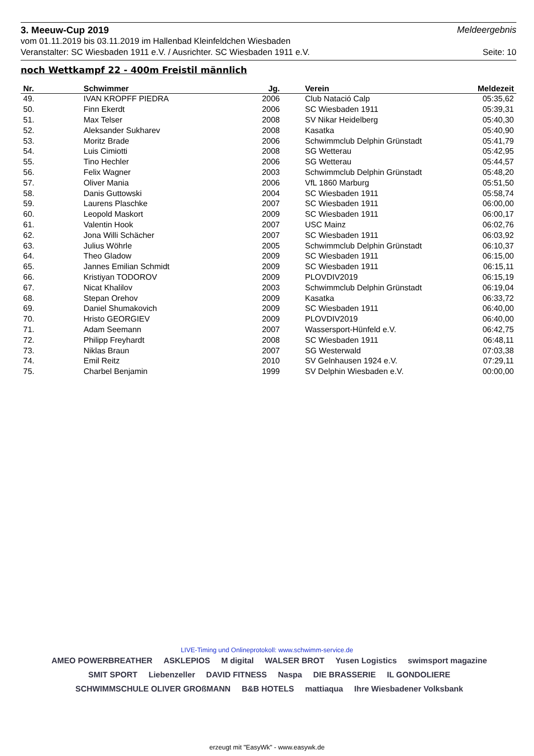3. Meeuw-Cup 2019 Meldeergebnis
vom 01.11.2019 bis 03.11.2019 im Hallenbad Kleinfeldchen Wiesbaden
Veranstalter: SC Wiesbaden 1911 e.V. / Ausrichter. SC Wiesbaden 1911 e.V. Seite: 10
noch Wettkampf 22 - 400m Freistil männlich
| Nr. | Schwimmer | Jg. | Verein | Meldezeit |
| --- | --- | --- | --- | --- |
| 49. | IVAN KROPFF PIEDRA | 2006 | Club Natació Calp | 05:35,62 |
| 50. | Finn Ekerdt | 2006 | SC Wiesbaden 1911 | 05:39,31 |
| 51. | Max Telser | 2008 | SV Nikar Heidelberg | 05:40,30 |
| 52. | Aleksander Sukharev | 2008 | Kasatka | 05:40,90 |
| 53. | Moritz Brade | 2006 | Schwimmclub Delphin Grünstadt | 05:41,79 |
| 54. | Luis Cimiotti | 2008 | SG Wetterau | 05:42,95 |
| 55. | Tino Hechler | 2006 | SG Wetterau | 05:44,57 |
| 56. | Felix Wagner | 2003 | Schwimmclub Delphin Grünstadt | 05:48,20 |
| 57. | Oliver Mania | 2006 | VfL 1860 Marburg | 05:51,50 |
| 58. | Danis Guttowski | 2004 | SC Wiesbaden 1911 | 05:58,74 |
| 59. | Laurens Plaschke | 2007 | SC Wiesbaden 1911 | 06:00,00 |
| 60. | Leopold Maskort | 2009 | SC Wiesbaden 1911 | 06:00,17 |
| 61. | Valentin Hook | 2007 | USC Mainz | 06:02,76 |
| 62. | Jona Willi Schächer | 2007 | SC Wiesbaden 1911 | 06:03,92 |
| 63. | Julius Wöhrle | 2005 | Schwimmclub Delphin Grünstadt | 06:10,37 |
| 64. | Theo Gladow | 2009 | SC Wiesbaden 1911 | 06:15,00 |
| 65. | Jannes Emilian Schmidt | 2009 | SC Wiesbaden 1911 | 06:15,11 |
| 66. | Kristiyan TODOROV | 2009 | PLOVDIV2019 | 06:15,19 |
| 67. | Nicat Khalilov | 2003 | Schwimmclub Delphin Grünstadt | 06:19,04 |
| 68. | Stepan Orehov | 2009 | Kasatka | 06:33,72 |
| 69. | Daniel Shumakovich | 2009 | SC Wiesbaden 1911 | 06:40,00 |
| 70. | Hristo GEORGIEV | 2009 | PLOVDIV2019 | 06:40,00 |
| 71. | Adam Seemann | 2007 | Wassersport-Hünfeld e.V. | 06:42,75 |
| 72. | Philipp Freyhardt | 2008 | SC Wiesbaden 1911 | 06:48,11 |
| 73. | Niklas Braun | 2007 | SG Westerwald | 07:03,38 |
| 74. | Emil Reitz | 2010 | SV Gelnhausen 1924 e.V. | 07:29,11 |
| 75. | Charbel Benjamin | 1999 | SV Delphin Wiesbaden e.V. | 00:00,00 |
LIVE-Timing und Onlineprotokoll: www.schwimm-service.de
AMEO POWERBREATHER ASKLEPIOS M digital WALSER BROT Yusen Logistics swimsport magazine SMIT SPORT Liebenzeller DAVID FITNESS Naspa DIE BRASSERIE IL GONDOLIERE SCHWIMMSCHULE OLIVER GROßMANN B&B HOTELS mattiaqua Ihre Wiesbadener Volksbank
erzeugt mit "EasyWk" - www.easywk.de